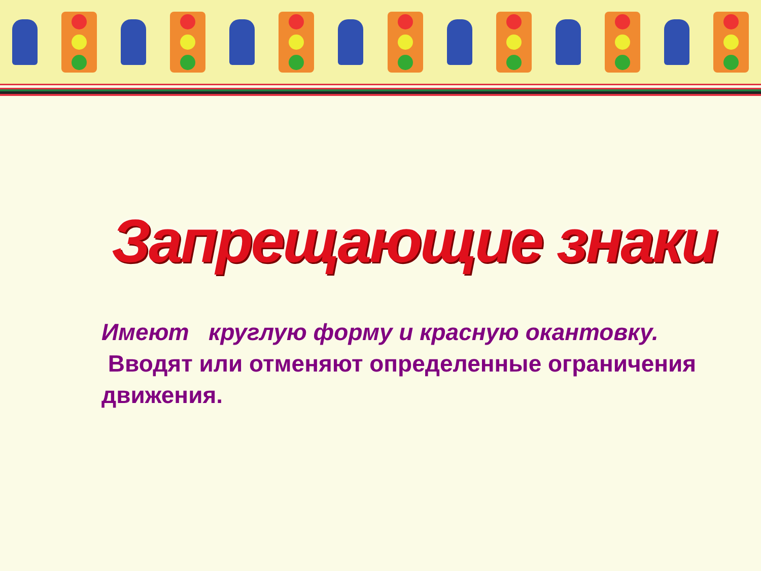Запрещающие знаки
Имеют круглую форму и красную окантовку.
Вводят или отменяют определенные ограничения движения.